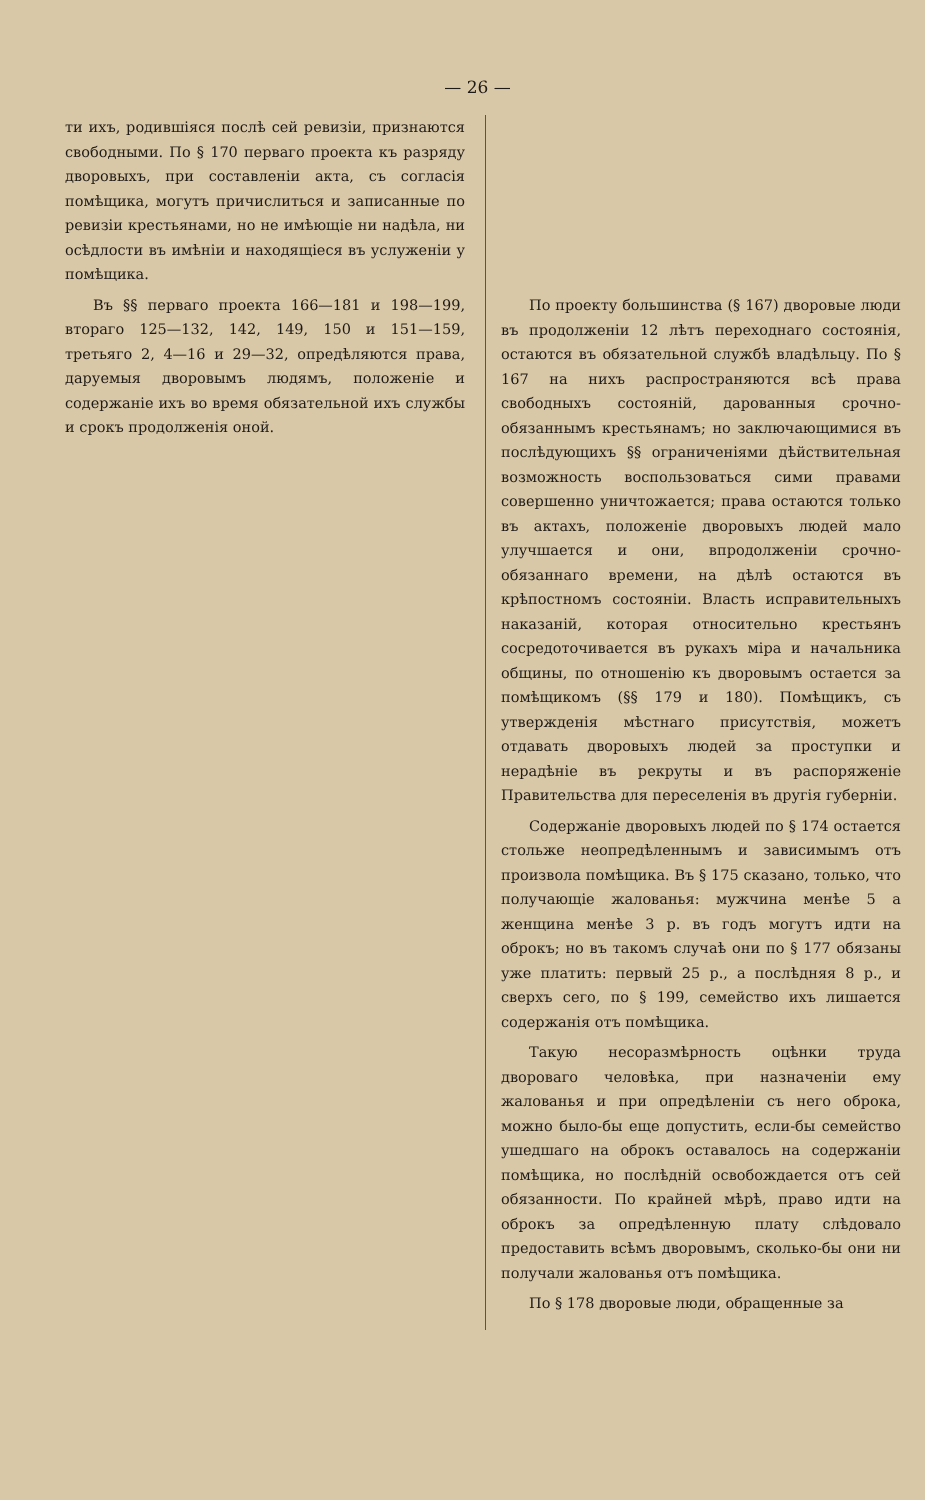— 26 —
ти ихъ, родившіяся послѣ сей ревизіи, признаются свободными. По § 170 перваго проекта къ разряду дворовыхъ, при составленіи акта, съ согласія помѣщика, могутъ причислиться и записанные по ревизіи крестьянами, но не имѣющіе ни надѣла, ни осѣдлости въ имѣніи и находящіеся въ услуженіи у помѣщика.
Въ §§ перваго проекта 166—181 и 198—199, втораго 125—132, 142, 149, 150 и 151—159, третьяго 2, 4—16 и 29—32, опредѣляются права, даруемыя дворовымъ людямъ, положеніе и содержаніе ихъ во время обязательной ихъ службы и срокъ продолженія оной.
По проекту большинства (§ 167) дворовые люди въ продолженіи 12 лѣтъ переходнаго состоянія, остаются въ обязательной службѣ владѣльцу. По § 167 на нихъ распространяются всѣ права свободныхъ состояній, дарованныя срочно-обязаннымъ крестьянамъ; но заключающимися въ послѣдующихъ §§ ограниченіями дѣйствительная возможность воспользоваться сими правами совершенно уничтожается; права остаются только въ актахъ, положеніе дворовыхъ людей мало улучшается и они, впродолженіи срочно-обязаннаго времени, на дѣлѣ остаются въ крѣпостномъ состояніи. Власть исправительныхъ наказаній, которая относительно крестьянъ сосредоточивается въ рукахъ міра и начальника общины, по отношенію къ дворовымъ остается за помѣщикомъ (§§ 179 и 180). Помѣщикъ, съ утвержденія мѣстнаго присутствія, можетъ отдавать дворовыхъ людей за проступки и нерадѣніе въ рекруты и въ распоряженіе Правительства для переселенія въ другія губерніи.
Содержаніе дворовыхъ людей по § 174 остается стольже неопредѣленнымъ и зависимымъ отъ произвола помѣщика. Въ § 175 сказано, только, что получающіе жалованья: мужчина менѣе 5 а женщина менѣе 3 р. въ годъ могутъ идти на оброкъ; но въ такомъ случаѣ они по § 177 обязаны уже платить: первый 25 р., а послѣдняя 8 р., и сверхъ сего, по § 199, семейство ихъ лишается содержанія отъ помѣщика.
Такую несоразмѣрность оцѣнки труда двороваго человѣка, при назначеніи ему жалованья и при опредѣленіи съ него оброка, можно было-бы еще допустить, если-бы семейство ушедшаго на оброкъ оставалось на содержаніи помѣщика, но послѣдній освобождается отъ сей обязанности. По крайней мѣрѣ, право идти на оброкъ за опредѣленную плату слѣдовало предоставить всѣмъ дворовымъ, сколько-бы они ни получали жалованья отъ помѣщика.
По § 178 дворовые люди, обращенные за